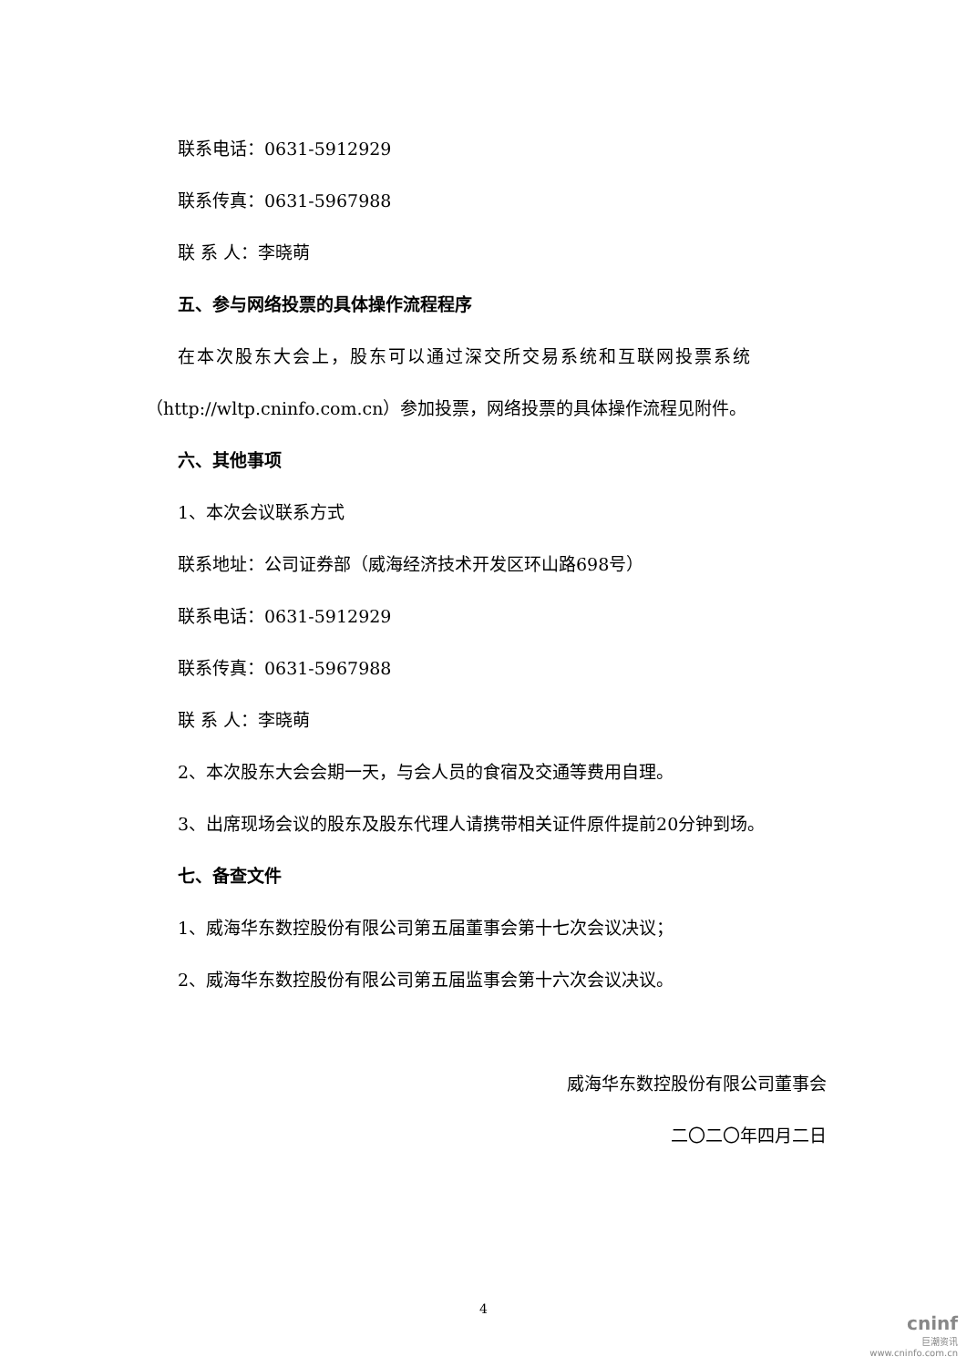联系电话：0631-5912929
联系传真：0631-5967988
联 系 人：李晓萌
五、参与网络投票的具体操作流程程序
在本次股东大会上，股东可以通过深交所交易系统和互联网投票系统
（http://wltp.cninfo.com.cn）参加投票，网络投票的具体操作流程见附件。
六、其他事项
1、本次会议联系方式
联系地址：公司证券部（威海经济技术开发区环山路698号）
联系电话：0631-5912929
联系传真：0631-5967988
联 系 人：李晓萌
2、本次股东大会会期一天，与会人员的食宿及交通等费用自理。
3、出席现场会议的股东及股东代理人请携带相关证件原件提前20分钟到场。
七、备查文件
1、威海华东数控股份有限公司第五届董事会第十七次会议决议；
2、威海华东数控股份有限公司第五届监事会第十六次会议决议。
威海华东数控股份有限公司董事会
二〇二〇年四月二日
4
cninf
巨潮资讯
www.cninfo.com.cn